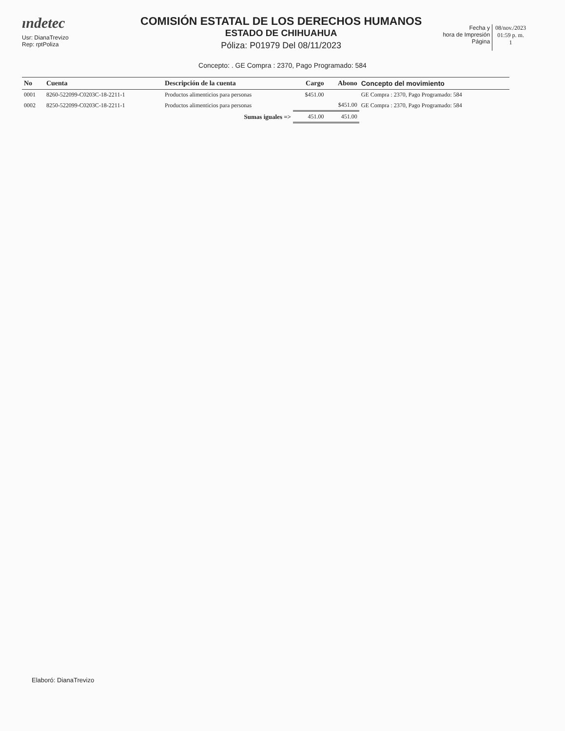ındetec
Usr: DianaTrevizo
Rep: rptPoliza
COMISIÓN ESTATAL DE LOS DERECHOS HUMANOS
ESTADO DE CHIHUAHUA
Póliza: P01979 Del 08/11/2023
Fecha y
hora de Impresión
Página
08/nov./2023
01:59 p. m.
1
Concepto: . GE Compra : 2370, Pago Programado: 584
| No | Cuenta | Descripción de la cuenta | Cargo | Abono | Concepto del movimiento |
| --- | --- | --- | --- | --- | --- |
| 0001 | 8260-522099-C0203C-18-2211-1 | Productos alimenticios para personas | $451.00 | | GE Compra : 2370, Pago Programado: 584 |
| 0002 | 8250-522099-C0203C-18-2211-1 | Productos alimenticios para personas | | $451.00 | GE Compra : 2370, Pago Programado: 584 |
| | | Sumas iguales => | 451.00 | 451.00 | |
Elaboró: DianaTrevizo